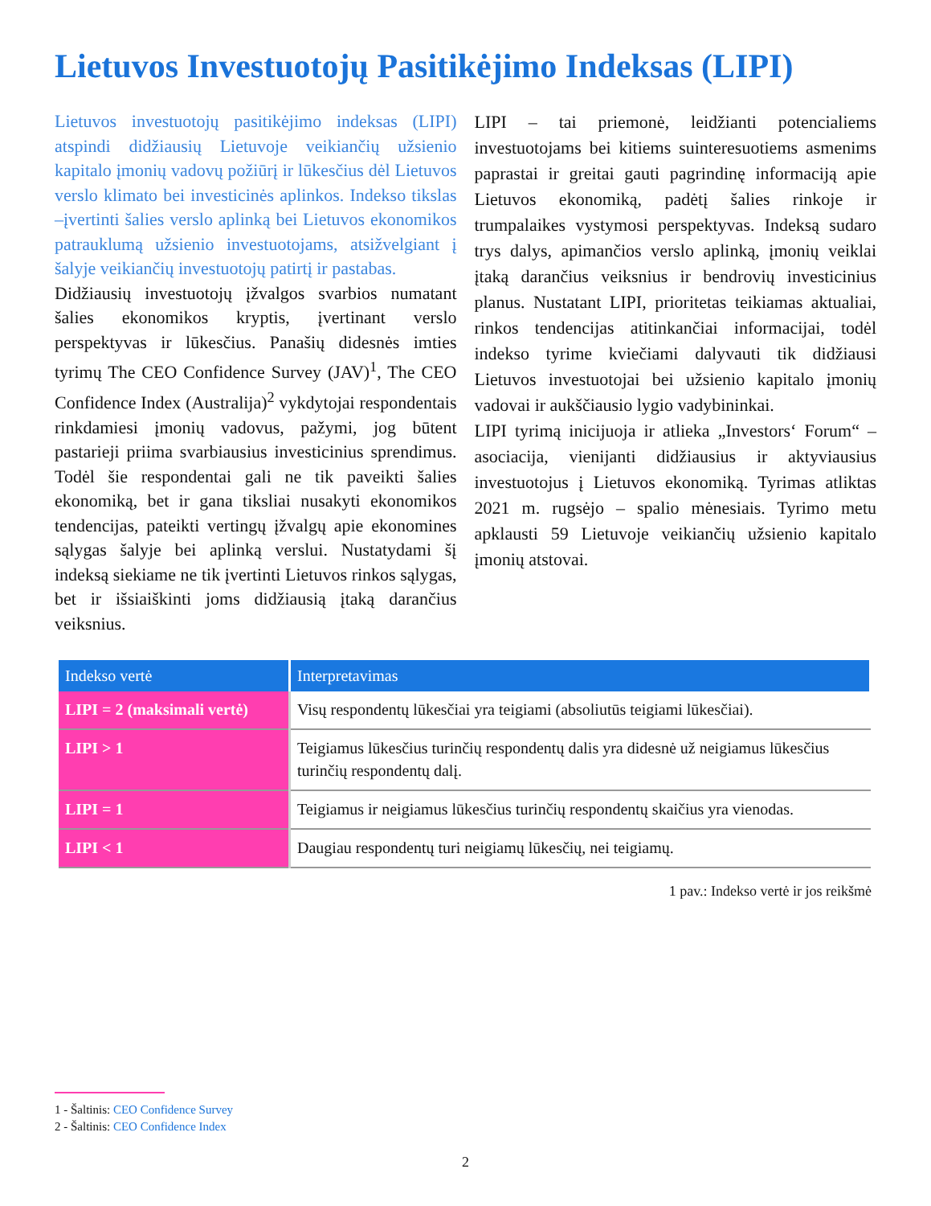Lietuvos Investuotojų Pasitikėjimo Indeksas (LIPI)
Lietuvos investuotojų pasitikėjimo indeksas (LIPI) atspindi didžiausių Lietuvoje veikiančių užsienio kapitalo įmonių vadovų požiūrį ir lūkesčius dėl Lietuvos verslo klimato bei investicinės aplinkos. Indekso tikslas –įvertinti šalies verslo aplinką bei Lietuvos ekonomikos patrauklumą užsienio investuotojams, atsižvelgiant į šalyje veikiančių investuotojų patirtį ir pastabas.
Didžiausių investuotojų įžvalgos svarbios numatant šalies ekonomikos kryptis, įvertinant verslo perspektyvas ir lūkesčius. Panašių didesnės imties tyrimų The CEO Confidence Survey (JAV)<sup>1</sup>, The CEO Confidence Index (Australija)<sup>2</sup> vykdytojai respondentais rinkdamiesi įmonių vadovus, pažymi, jog būtent pastarieji priima svarbiausius investicinius sprendimus. Todėl šie respondentai gali ne tik paveikti šalies ekonomiką, bet ir gana tiksliai nusakyti ekonomikos tendencijas, pateikti vertingų įžvalgų apie ekonomines sąlygas šalyje bei aplinką verslui. Nustatydami šį indeksą siekiame ne tik įvertinti Lietuvos rinkos sąlygas, bet ir išsiaiškinti joms didžiausią įtaką darančius veiksnius.
LIPI – tai priemonė, leidžianti potencialiems investuotojams bei kitiems suinteresuotiems asmenims paprastai ir greitai gauti pagrindinę informaciją apie Lietuvos ekonomiką, padėtį šalies rinkoje ir trumpalaikes vystymosi perspektyvas. Indeksą sudaro trys dalys, apimančios verslo aplinką, įmonių veiklai įtaką darančius veiksnius ir bendrovių investicinius planus. Nustatant LIPI, prioritetas teikiamas aktualiai, rinkos tendencijas atitinkančiai informacijai, todėl indekso tyrime kviečiami dalyvauti tik didžiausi Lietuvos investuotojai bei užsienio kapitalo įmonių vadovai ir aukščiausio lygio vadybininkai.
LIPI tyrimą inicijuoja ir atlieka „Investors‘ Forum“ – asociacija, vienijanti didžiausius ir aktyviausius investuotojus į Lietuvos ekonomiką. Tyrimas atliktas 2021 m. rugsėjo – spalio mėnesiais. Tyrimo metu apklausti 59 Lietuvoje veikiančių užsienio kapitalo įmonių atstovai.
| Indekso vertė | Interpretavimas |
| --- | --- |
| LIPI = 2 (maksimali vertė) | Visų respondentų lūkesčiai yra teigiami (absoliutūs teigiami lūkesčiai). |
| LIPI > 1 | Teigiamus lūkesčius turinčių respondentų dalis yra didesnė už neigiamus lūkesčius turinčių respondentų dalį. |
| LIPI = 1 | Teigiamus ir neigiamus lūkesčius turinčių respondentų skaičius yra vienodas. |
| LIPI < 1 | Daugiau respondentų turi neigiamų lūkesčių, nei teigiamų. |
1 pav.: Indekso vertė ir jos reikšmė
1 - Šaltinis: CEO Confidence Survey
2 - Šaltinis: CEO Confidence Index
2